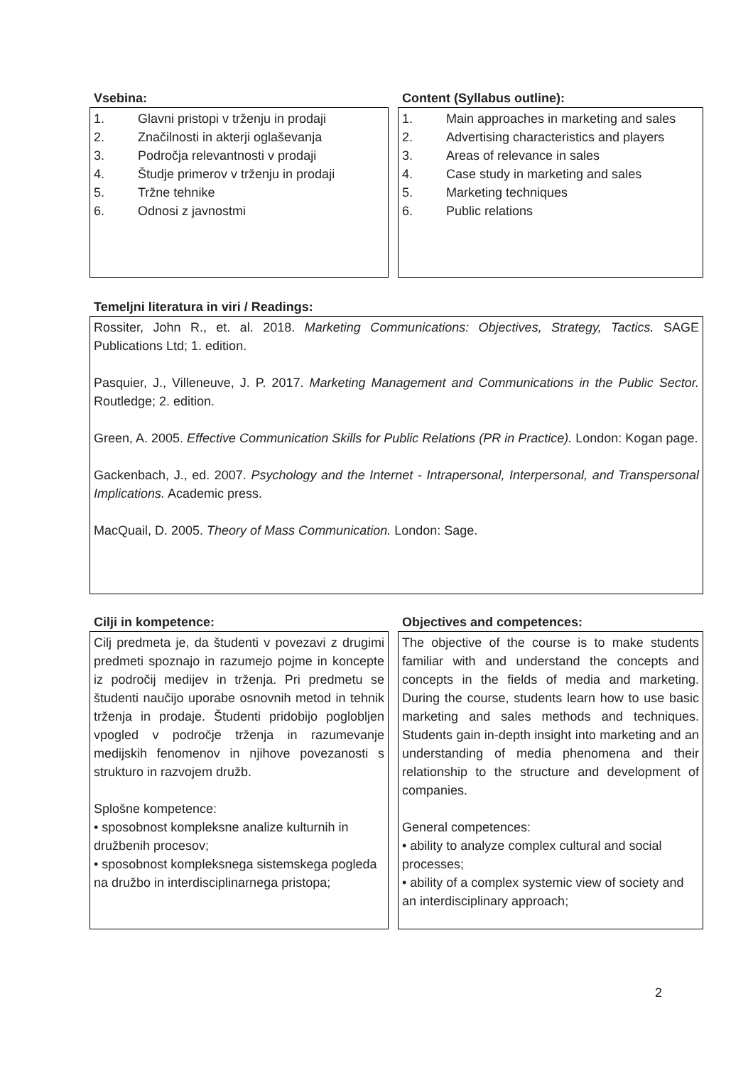Vsebina:
1. Glavni pristopi v trženju in prodaji
2. Značilnosti in akterji oglaševanja
3. Področja relevantnosti v prodaji
4. Študje primerov v trženju in prodaji
5. Tržne tehnike
6. Odnosi z javnostmi
Content (Syllabus outline):
1. Main approaches in marketing and sales
2. Advertising characteristics and players
3. Areas of relevance in sales
4. Case study in marketing and sales
5. Marketing techniques
6. Public relations
Temeljni literatura in viri / Readings:
Rossiter, John R., et. al. 2018. Marketing Communications: Objectives, Strategy, Tactics. SAGE Publications Ltd; 1. edition.
Pasquier, J., Villeneuve, J. P. 2017. Marketing Management and Communications in the Public Sector. Routledge; 2. edition.
Green, A. 2005. Effective Communication Skills for Public Relations (PR in Practice). London: Kogan page.
Gackenbach, J., ed. 2007. Psychology and the Internet - Intrapersonal, Interpersonal, and Transpersonal Implications. Academic press.
MacQuail, D. 2005. Theory of Mass Communication. London: Sage.
Cilji in kompetence:
Cilj predmeta je, da študenti v povezavi z drugimi predmeti spoznajo in razumejo pojme in koncepte iz področij medijev in trženja. Pri predmetu se študenti naučijo uporabe osnovnih metod in tehnik trženja in prodaje. Študenti pridobijo poglobljen vpogled v področje trženja in razumevanje medijskih fenomenov in njihove povezanosti s strukturo in razvojem družb.
Splošne kompetence:
• sposobnost kompleksne analize kulturnih in družbenih procesov;
• sposobnost kompleksnega sistemskega pogleda na družbo in interdisciplinarnega pristopa;
Objectives and competences:
The objective of the course is to make students familiar with and understand the concepts and concepts in the fields of media and marketing. During the course, students learn how to use basic marketing and sales methods and techniques. Students gain in-depth insight into marketing and an understanding of media phenomena and their relationship to the structure and development of companies.
General competences:
• ability to analyze complex cultural and social processes;
• ability of a complex systemic view of society and an interdisciplinary approach;
2